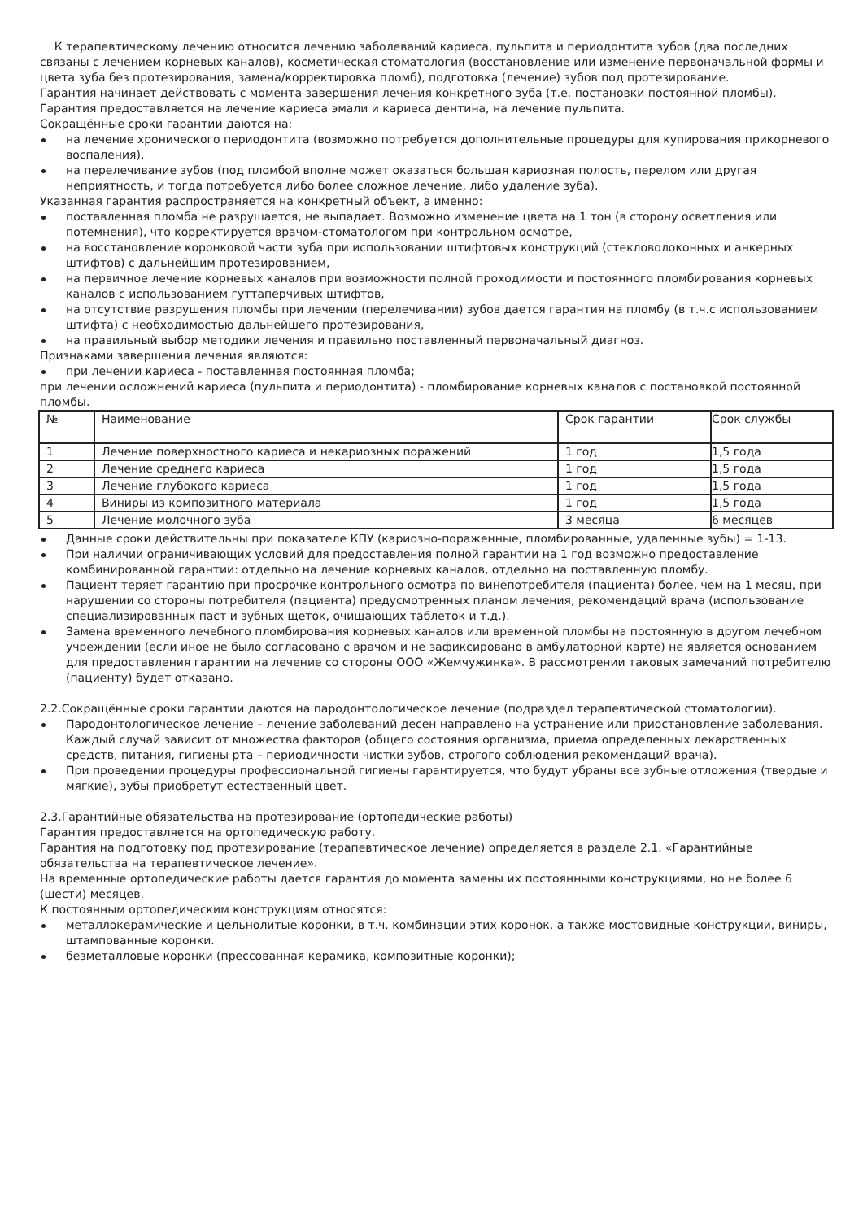К терапевтическому лечению относится лечению заболеваний кариеса, пульпита и периодонтита зубов (два последних связаны с лечением корневых каналов), косметическая стоматология (восстановление или изменение первоначальной формы и цвета зуба без протезирования, замена/корректировка пломб), подготовка (лечение) зубов под протезирование.
Гарантия начинает действовать с момента завершения лечения конкретного зуба (т.е. постановки постоянной пломбы).
Гарантия предоставляется на лечение кариеса эмали и кариеса дентина, на лечение пульпита.
Сокращённые сроки гарантии даются на:
на лечение хронического периодонтита (возможно потребуется дополнительные процедуры для купирования прикорневого воспаления),
на перелечивание зубов (под пломбой вполне может оказаться большая кариозная полость, перелом или другая неприятность, и тогда потребуется либо более сложное лечение, либо удаление зуба).
Указанная гарантия распространяется на конкретный объект, а именно:
поставленная пломба не разрушается, не выпадает. Возможно изменение цвета на 1 тон (в сторону осветления или потемнения), что корректируется врачом-стоматологом при контрольном осмотре,
на восстановление коронковой части зуба при использовании штифтовых конструкций (стекловолоконных и анкерных штифтов) с дальнейшим протезированием,
на первичное лечение корневых каналов при возможности полной проходимости и постоянного пломбирования корневых каналов с использованием гуттаперчивых штифтов,
на отсутствие разрушения пломбы при лечении (перелечивании) зубов дается гарантия на пломбу (в т.ч.с использованием штифта) с необходимостью дальнейшего протезирования,
на правильный выбор методики лечения и правильно поставленный первоначальный диагноз.
Признаками завершения лечения являются:
при лечении кариеса - поставленная постоянная пломба;
при лечении осложнений кариеса (пульпита и периодонтита) - пломбирование корневых каналов с постановкой постоянной пломбы.
| № | Наименование | Срок гарантии | Срок службы |
| 1 | Лечение поверхностного кариеса и некариозных поражений | 1 год | 1,5 года |
| 2 | Лечение среднего кариеса | 1 год | 1,5 года |
| 3 | Лечение глубокого кариеса | 1 год | 1,5 года |
| 4 | Виниры из композитного материала | 1 год | 1,5 года |
| 5 | Лечение молочного зуба | 3 месяца | 6 месяцев |
Данные сроки действительны при показателе КПУ (кариозно-пораженные, пломбированные, удаленные зубы) = 1-13.
При наличии ограничивающих условий для предоставления полной гарантии на 1 год возможно предоставление комбинированной гарантии: отдельно на лечение корневых каналов, отдельно на поставленную пломбу.
Пациент теряет гарантию при просрочке контрольного осмотра по винепотребителя (пациента) более, чем на 1 месяц, при нарушении со стороны потребителя (пациента) предусмотренных планом лечения, рекомендаций врача (использование специализированных паст и зубных щеток, очищающих таблеток и т.д.).
Замена временного лечебного пломбирования корневых каналов или временной пломбы на постоянную в другом лечебном учреждении (если иное не было согласовано с врачом и не зафиксировано в амбулаторной карте) не является основанием для предоставления гарантии на лечение со стороны ООО «Жемчужинка». В рассмотрении таковых замечаний потребителю (пациенту) будет отказано.
2.2.Сокращённые сроки гарантии даются на пародонтологическое лечение (подраздел терапевтической стоматологии).
Пародонтологическое лечение – лечение заболеваний десен направлено на устранение или приостановление заболевания. Каждый случай зависит от множества факторов (общего состояния организма, приема определенных лекарственных средств, питания, гигиены рта – периодичности чистки зубов, строгого соблюдения рекомендаций врача).
При проведении процедуры профессиональной гигиены гарантируется, что будут убраны все зубные отложения (твердые и мягкие), зубы приобретут естественный цвет.
2.3.Гарантийные обязательства на протезирование (ортопедические работы)
Гарантия предоставляется на ортопедическую работу.
Гарантия на подготовку под протезирование (терапевтическое лечение) определяется в разделе 2.1. «Гарантийные обязательства на терапевтическое лечение».
На временные ортопедические работы дается гарантия до момента замены их постоянными конструкциями, но не более 6 (шести) месяцев.
К постоянным ортопедическим конструкциям относятся:
металлокерамические и цельнолитые коронки, в т.ч. комбинации этих коронок, а также мостовидные конструкции, виниры, штампованные коронки.
безметалловые коронки (прессованная керамика, композитные коронки);